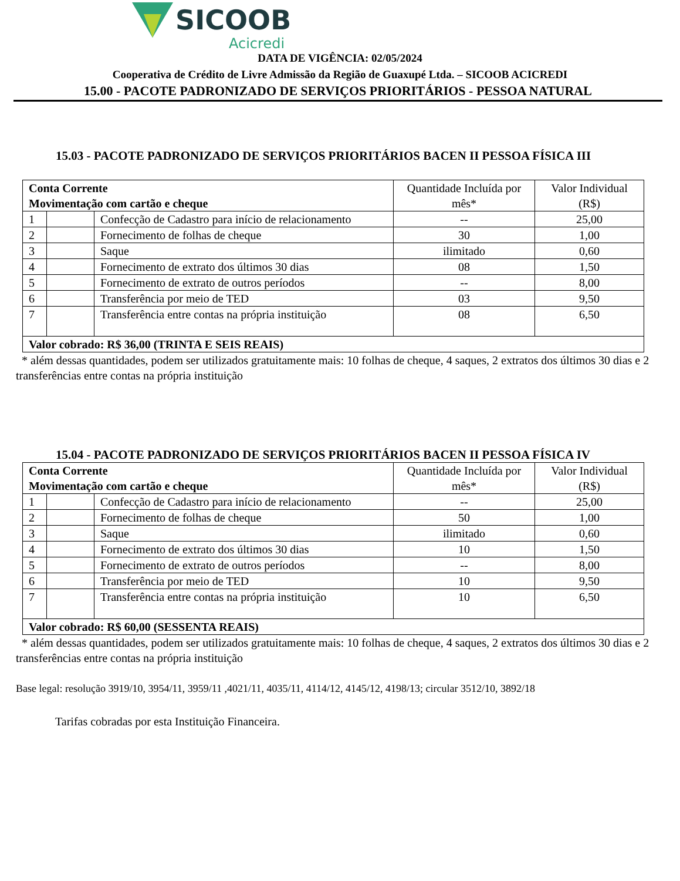SICOOB
Acicredi
DATA DE VIGÊNCIA: 02/05/2024
Cooperativa de Crédito de Livre Admissão da Região de Guaxupé Ltda. – SICOOB ACICREDI
15.00 - PACOTE PADRONIZADO DE SERVIÇOS PRIORITÁRIOS - PESSOA NATURAL
15.03 - PACOTE PADRONIZADO DE SERVIÇOS PRIORITÁRIOS BACEN II PESSOA FÍSICA III
| Conta Corrente Movimentação com cartão e cheque | | | Quantidade Incluída por mês* | Valor Individual (R$) |
| 1 | | Confecção de Cadastro para início de relacionamento | -- | 25,00 |
| 2 | | Fornecimento de folhas de cheque | 30 | 1,00 |
| 3 | | Saque | ilimitado | 0,60 |
| 4 | | Fornecimento de extrato dos últimos 30 dias | 08 | 1,50 |
| 5 | | Fornecimento de extrato de outros períodos | -- | 8,00 |
| 6 | | Transferência por meio de TED | 03 | 9,50 |
| 7 | | Transferência entre contas na própria instituição | 08 | 6,50 |
| Valor cobrado: R$ 36,00 (TRINTA E SEIS REAIS) | | | | |
* além dessas quantidades, podem ser utilizados gratuitamente mais: 10 folhas de cheque, 4 saques, 2 extratos dos últimos 30 dias e 2 transferências entre contas na própria instituição
15.04 - PACOTE PADRONIZADO DE SERVIÇOS PRIORITÁRIOS BACEN II PESSOA FÍSICA IV
| Conta Corrente Movimentação com cartão e cheque | | | Quantidade Incluída por mês* | Valor Individual (R$) |
| 1 | | Confecção de Cadastro para início de relacionamento | -- | 25,00 |
| 2 | | Fornecimento de folhas de cheque | 50 | 1,00 |
| 3 | | Saque | ilimitado | 0,60 |
| 4 | | Fornecimento de extrato dos últimos 30 dias | 10 | 1,50 |
| 5 | | Fornecimento de extrato de outros períodos | -- | 8,00 |
| 6 | | Transferência por meio de TED | 10 | 9,50 |
| 7 | | Transferência entre contas na própria instituição | 10 | 6,50 |
| Valor cobrado: R$ 60,00 (SESSENTA REAIS) | | | | |
* além dessas quantidades, podem ser utilizados gratuitamente mais: 10 folhas de cheque, 4 saques, 2 extratos dos últimos 30 dias e 2 transferências entre contas na própria instituição
Base legal: resolução 3919/10, 3954/11, 3959/11 ,4021/11, 4035/11, 4114/12, 4145/12, 4198/13; circular 3512/10, 3892/18
Tarifas cobradas por esta Instituição Financeira.